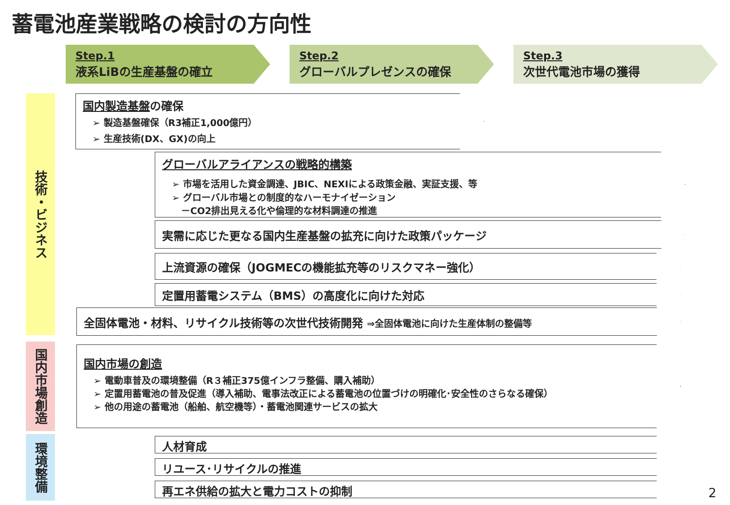蓄電池産業戦略の検討の方向性
Step.1
液系LiBの生産基盤の確立
Step.2
グローバルプレゼンスの確保
Step.3
次世代電池市場の獲得
技術・ビジネス
国内市場創造
環境整備
国内製造基盤の確保
➢ 製造基盤確保（R3補正1,000億円）
➢ 生産技術(DX、GX)の向上
グローバルアライアンスの戦略的構築
➢ 市場を活用した資金調達、JBIC、NEXIによる政策金融、実証支援、等
➢ グローバル市場との制度的なハーモナイゼーション
　－CO2排出見える化や倫理的な材料調達の推進
実需に応じた更なる国内生産基盤の拡充に向けた政策パッケージ
上流資源の確保（JOGMECの機能拡充等のリスクマネー強化）
定置用蓄電システム（BMS）の高度化に向けた対応
全固体電池・材料、リサイクル技術等の次世代技術開発 ⇒全固体電池に向けた生産体制の整備等
国内市場の創造
➢ 電動車普及の環境整備（R３補正375億インフラ整備、購入補助）
➢ 定置用蓄電池の普及促進（導入補助、電事法改正による蓄電池の位置づけの明確化･安全性のさらなる確保）
➢ 他の用途の蓄電池（船舶、航空機等）・蓄電池関連サービスの拡大
人材育成
リユース･リサイクルの推進
再エネ供給の拡大と電力コストの抑制 2